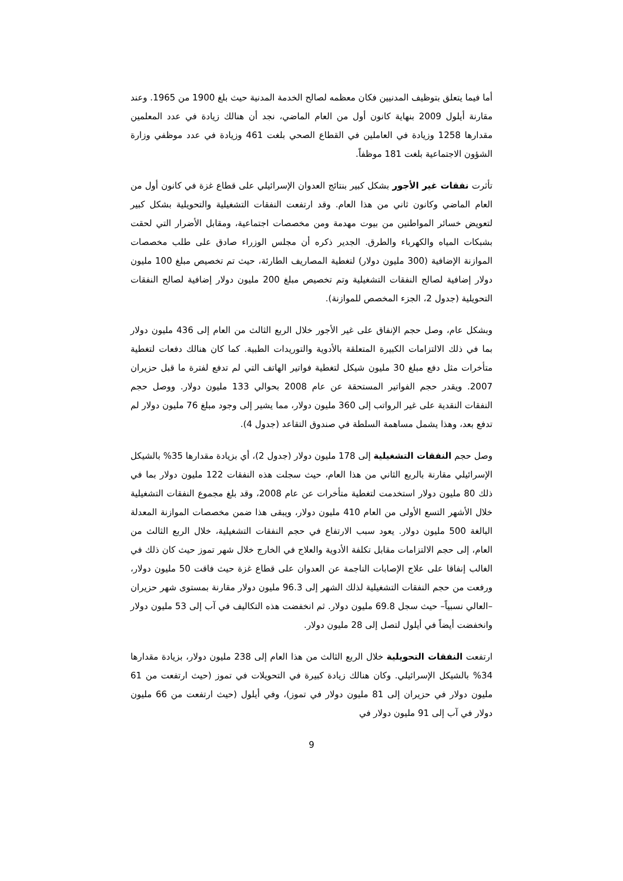أما فيما يتعلق بتوظيف المدنيين فكان معظمه لصالح الخدمة المدنية حيث بلغ 1900 من 1965. وعند مقارنة أيلول 2009 بنهاية كانون أول من العام الماضي، نجد أن هنالك زيادة في عدد المعلمين مقدارها 1258 وزيادة في العاملين في القطاع الصحي بلغت 461 وزيادة في عدد موظفي وزارة الشؤون الاجتماعية بلغت 181 موظفاً.
تأثرت نفقات غير الأجور بشكل كبير بنتائج العدوان الإسرائيلي على قطاع غزة في كانون أول من العام الماضي وكانون ثاني من هذا العام. وقد ارتفعت النفقات التشغيلية والتحويلية بشكل كبير لتعويض خسائر المواطنين من بيوت مهدمة ومن مخصصات اجتماعية، ومقابل الأضرار التي لحقت بشبكات المياه والكهرباء والطرق. الجدير ذكره أن مجلس الوزراء صادق على طلب مخصصات الموازنة الإضافية (300 مليون دولار) لتغطية المصاريف الطارئة، حيث تم تخصيص مبلغ 100 مليون دولار إضافية لصالح النفقات التشغيلية وتم تخصيص مبلغ 200 مليون دولار إضافية لصالح النفقات التحويلية (جدول 2، الجزء المخصص للموازنة).
وبشكل عام، وصل حجم الإنفاق على غير الأجور خلال الربع الثالث من العام إلى 436 مليون دولار بما في ذلك الالتزامات الكبيرة المتعلقة بالأدوية والتوريدات الطبية. كما كان هنالك دفعات لتغطية متأخرات مثل دفع مبلغ 30 مليون شيكل لتغطية فواتير الهاتف التي لم تدفع لفترة ما قبل حزيران 2007. ويقدر حجم الفواتير المستحقة عن عام 2008 بحوالي 133 مليون دولار. ووصل حجم النفقات النقدية على غير الرواتب إلى 360 مليون دولار، مما يشير إلى وجود مبلغ 76 مليون دولار لم تدفع بعد، وهذا يشمل مساهمة السلطة في صندوق التقاعد (جدول 4).
وصل حجم النفقات التشغيلية إلى 178 مليون دولار (جدول 2)، أي بزيادة مقدارها 35% بالشيكل الإسرائيلي مقارنة بالربع الثاني من هذا العام، حيث سجلت هذه النفقات 122 مليون دولار بما في ذلك 80 مليون دولار استخدمت لتغطية متأخرات عن عام 2008، وقد بلغ مجموع النفقات التشغيلية خلال الأشهر التسع الأولى من العام 410 مليون دولار، ويبقى هذا ضمن مخصصات الموازنة المعدلة البالغة 500 مليون دولار. يعود سبب الارتفاع في حجم النفقات التشغيلية، خلال الربع الثالث من العام، إلى حجم الالتزامات مقابل تكلفة الأدوية والعلاج في الخارج خلال شهر تموز حيث كان ذلك في الغالب إنفاقا على علاج الإصابات الناجمة عن العدوان على قطاع غزة حيث فاقت 50 مليون دولار، ورفعت من حجم النفقات التشغيلية لذلك الشهر إلى 96.3 مليون دولار مقارنة بمستوى شهر حزيران –العالي نسبياً– حيث سجل 69.8 مليون دولار. ثم انخفضت هذه التكاليف في آب إلى 53 مليون دولار وانخفضت أيضاً في أيلول لتصل إلى 28 مليون دولار.
ارتفعت النفقات التحويلية خلال الربع الثالث من هذا العام إلى 238 مليون دولار، بزيادة مقدارها 34% بالشيكل الإسرائيلي. وكان هنالك زيادة كبيرة في التحويلات في تموز (حيث ارتفعت من 61 مليون دولار في حزيران إلى 81 مليون دولار في تموز)، وفي أيلول (حيث ارتفعت من 66 مليون دولار في آب إلى 91 مليون دولار في
9